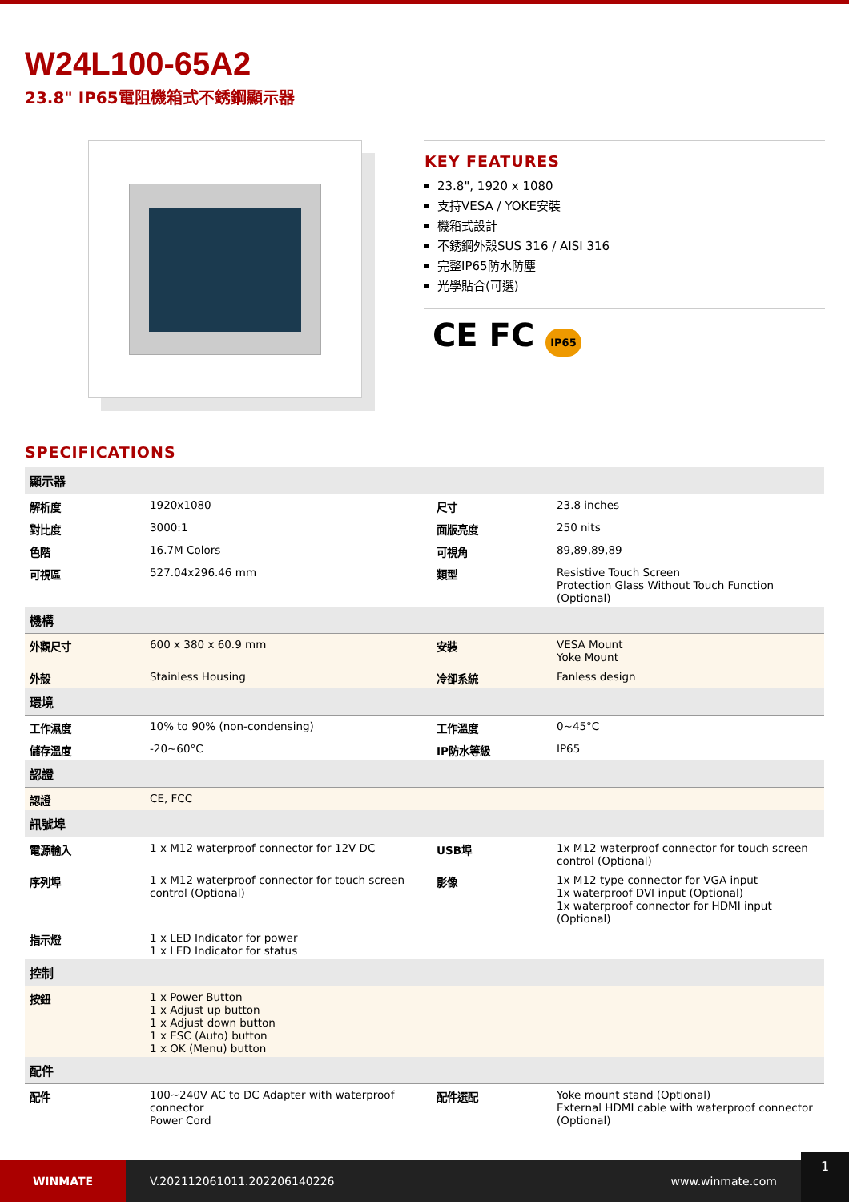W24L100-65A2
23.8" IP65電阻機箱式不銹鋼顯示器
KEY FEATURES
23.8", 1920 x 1080
支持VESA / YOKE安裝
機箱式設計
不銹鋼外殼SUS 316 / AISI 316
完整IP65防水防塵
光學貼合(可選)
CE FC IP65
SPECIFICATIONS
| 顯示器 | | | |
| --- | --- | --- | --- |
| 解析度 | 1920x1080 | 尺寸 | 23.8 inches |
| 對比度 | 3000:1 | 面版亮度 | 250 nits |
| 色階 | 16.7M Colors | 可視角 | 89,89,89,89 |
| 可視區 | 527.04x296.46 mm | 類型 | Resistive Touch Screen Protection Glass Without Touch Function (Optional) |
| 機構 | | | |
| 外觀尺寸 | 600 x 380 x 60.9 mm | 安裝 | VESA Mount Yoke Mount |
| 外殼 | Stainless Housing | 冷卻系統 | Fanless design |
| 環境 | | | |
| 工作濕度 | 10% to 90% (non-condensing) | 工作溫度 | 0~45°C |
| 儲存溫度 | -20~60°C | IP防水等級 | IP65 |
| 認證 | | | |
| 認證 | CE, FCC | | |
| 訊號埠 | | | |
| 電源輸入 | 1 x M12 waterproof connector for 12V DC | USB埠 | 1x M12 waterproof connector for touch screen control (Optional) |
| 序列埠 | 1 x M12 waterproof connector for touch screen control (Optional) | 影像 | 1x M12 type connector for VGA input 1x waterproof DVI input (Optional) 1x waterproof connector for HDMI input (Optional) |
| 指示燈 | 1 x LED Indicator for power 1 x LED Indicator for status | | |
| 控制 | | | |
| 按鈕 | 1 x Power Button 1 x Adjust up button 1 x Adjust down button 1 x ESC (Auto) button 1 x OK (Menu) button | | |
| 配件 | | | |
| 配件 | 100~240V AC to DC Adapter with waterproof connector Power Cord | 配件選配 | Yoke mount stand (Optional) External HDMI cable with waterproof connector (Optional) |
WINMATE
V.202112061011.202206140226 www.winmate.com
1